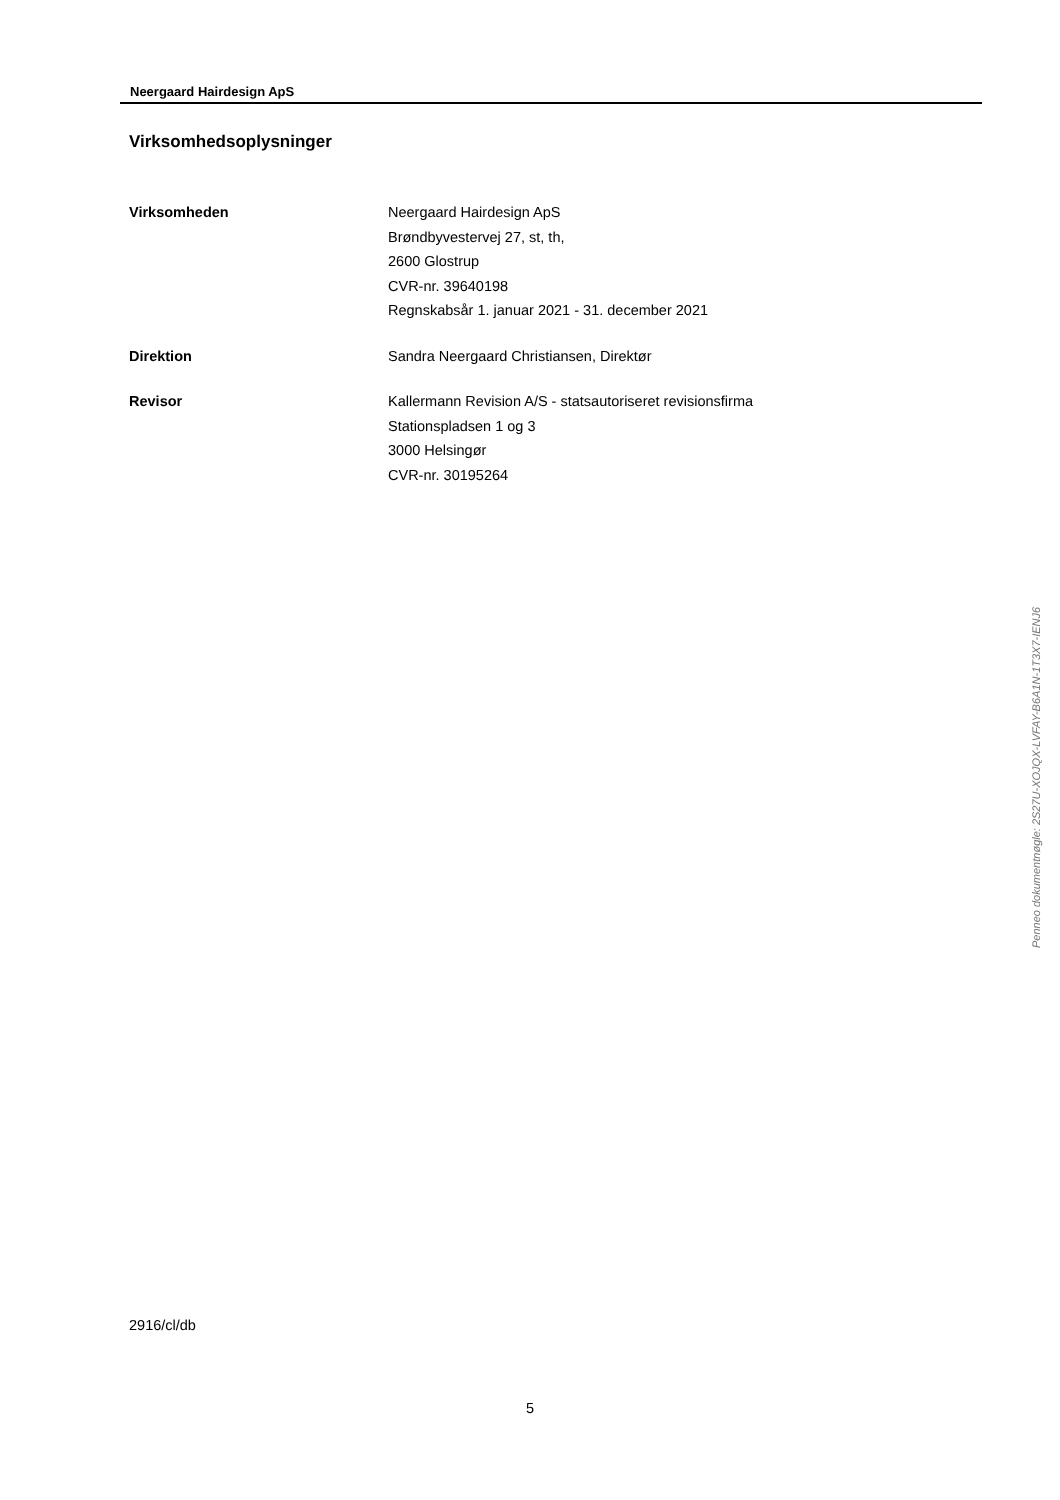Neergaard Hairdesign ApS
Virksomhedsoplysninger
Virksomheden Neergaard Hairdesign ApS
Brøndbyvestervej 27, st, th,
2600 Glostrup
CVR-nr. 39640198
Regnskabsår 1. januar 2021 - 31. december 2021
Direktion Sandra Neergaard Christiansen, Direktør
Revisor Kallermann Revision A/S - statsautoriseret revisionsfirma
Stationspladsen 1 og 3
3000 Helsingør
CVR-nr. 30195264
Penneo dokumentnøgle: 2S27U-XOJQX-LVFAY-B6A1N-1T3X7-IENJ6
2916/cl/db
5